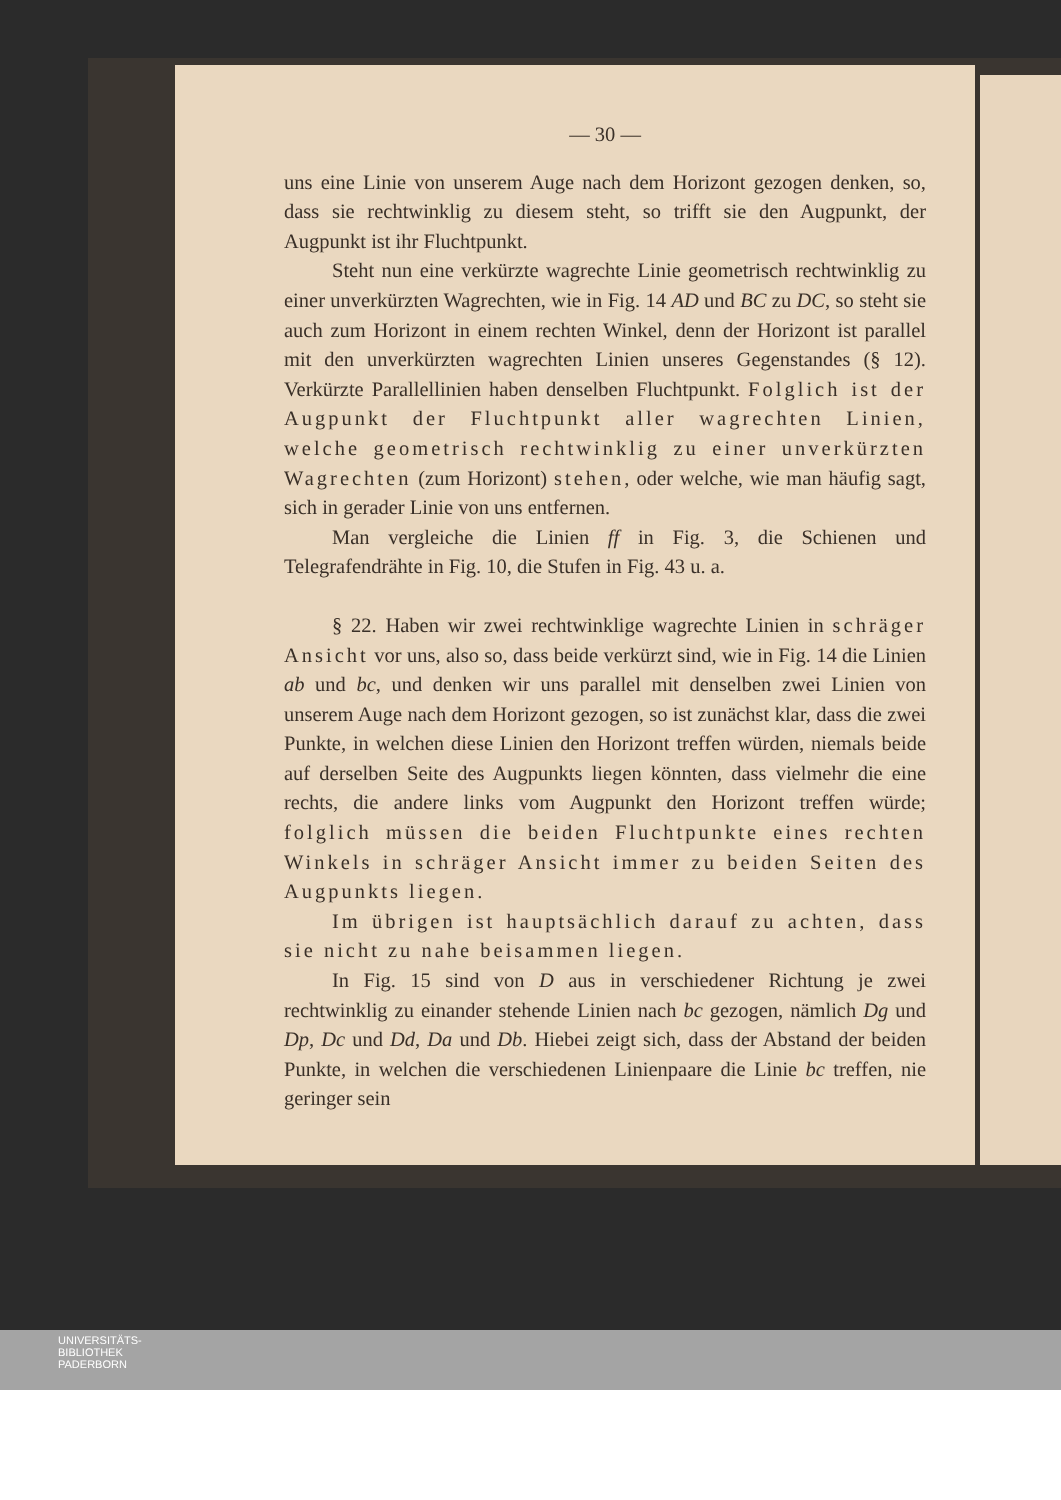— 30 —
uns eine Linie von unserem Auge nach dem Horizont gezogen denken, so, dass sie rechtwinklig zu diesem steht, so trifft sie den Augpunkt, der Augpunkt ist ihr Fluchtpunkt.
Steht nun eine verkürzte wagrechte Linie geometrisch rechtwinklig zu einer unverkürzten Wagrechten, wie in Fig. 14 AD und BC zu DC, so steht sie auch zum Horizont in einem rechten Winkel, denn der Horizont ist parallel mit den unverkürzten wagrechten Linien unseres Gegenstandes (§ 12). Verkürzte Parallellinien haben denselben Fluchtpunkt. Folglich ist der Augpunkt der Fluchtpunkt aller wagrechten Linien, welche geometrisch rechtwinklig zu einer unverkürzten Wagrechten (zum Horizont) stehen, oder welche, wie man häufig sagt, sich in gerader Linie von uns entfernen.
Man vergleiche die Linien ff in Fig. 3, die Schienen und Telegrafendrähte in Fig. 10, die Stufen in Fig. 43 u. a.
§ 22. Haben wir zwei rechtwinklige wagrechte Linien in schräger Ansicht vor uns, also so, dass beide verkürzt sind, wie in Fig. 14 die Linien ab und bc, und denken wir uns parallel mit denselben zwei Linien von unserem Auge nach dem Horizont gezogen, so ist zunächst klar, dass die zwei Punkte, in welchen diese Linien den Horizont treffen würden, niemals beide auf derselben Seite des Augpunkts liegen könnten, dass vielmehr die eine rechts, die andere links vom Augpunkt den Horizont treffen würde; folglich müssen die beiden Fluchtpunkte eines rechten Winkels in schräger Ansicht immer zu beiden Seiten des Augpunkts liegen.
Im übrigen ist hauptsächlich darauf zu achten, dass sie nicht zu nahe beisammen liegen.
In Fig. 15 sind von D aus in verschiedener Richtung je zwei rechtwinklig zu einander stehende Linien nach bc gezogen, nämlich Dg und Dp, Dc und Dd, Da und Db. Hiebei zeigt sich, dass der Abstand der beiden Punkte, in welchen die verschiedenen Linienpaare die Linie bc treffen, nie geringer sein
UNIVERSITÄTS-
BIBLIOTHEK
PADERBORN